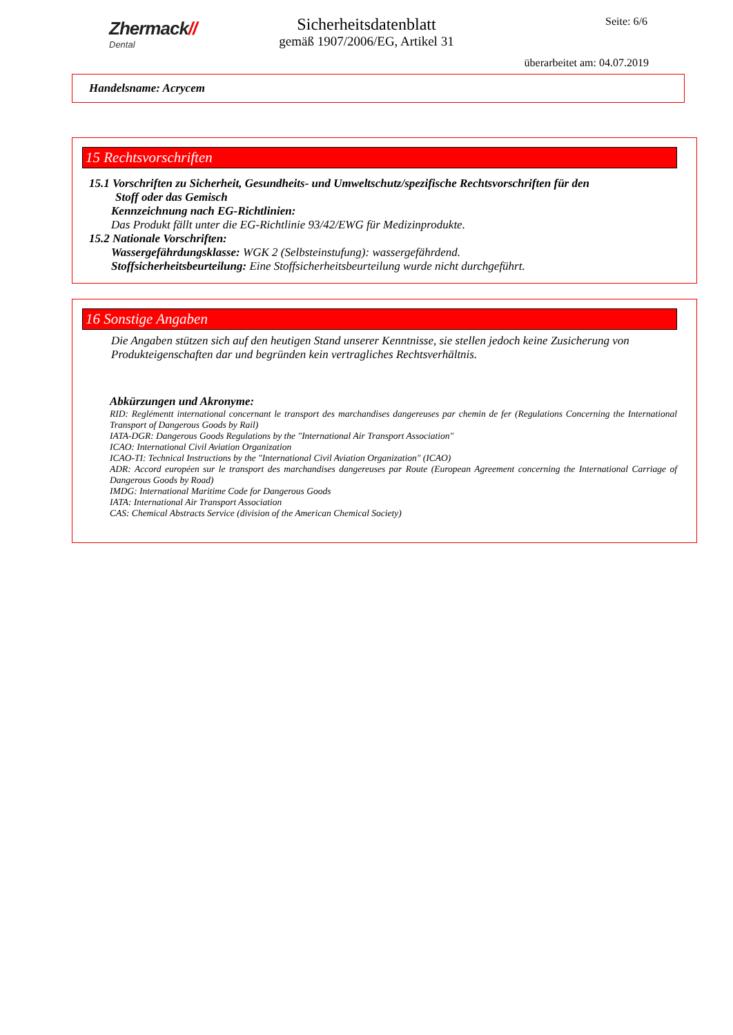Zhermack//
Dental
Sicherheitsdatenblatt
gemäß 1907/2006/EG, Artikel 31
Seite: 6/6
überarbeitet am: 04.07.2019
Handelsname: Acrycem
15 Rechtsvorschriften
15.1 Vorschriften zu Sicherheit, Gesundheits- und Umweltschutz/spezifische Rechtsvorschriften für den
Stoff oder das Gemisch
Kennzeichnung nach EG-Richtlinien:
Das Produkt fällt unter die EG-Richtlinie 93/42/EWG für Medizinprodukte.
15.2 Nationale Vorschriften:
Wassergefährdungsklasse: WGK 2 (Selbsteinstufung): wassergefährdend.
Stoffsicherheitsbeurteilung: Eine Stoffsicherheitsbeurteilung wurde nicht durchgeführt.
16 Sonstige Angaben
Die Angaben stützen sich auf den heutigen Stand unserer Kenntnisse, sie stellen jedoch keine Zusicherung von Produkteigenschaften dar und begründen kein vertragliches Rechtsverhältnis.
Abkürzungen und Akronyme:
RID: Reglémentt international concernant le transport des marchandises dangereuses par chemin de fer (Regulations Concerning the International Transport of Dangerous Goods by Rail)
IATA-DGR: Dangerous Goods Regulations by the "International Air Transport Association"
ICAO: International Civil Aviation Organization
ICAO-TI: Technical Instructions by the "International Civil Aviation Organization" (ICAO)
ADR: Accord européen sur le transport des marchandises dangereuses par Route (European Agreement concerning the International Carriage of Dangerous Goods by Road)
IMDG: International Maritime Code for Dangerous Goods
IATA: International Air Transport Association
CAS: Chemical Abstracts Service (division of the American Chemical Society)